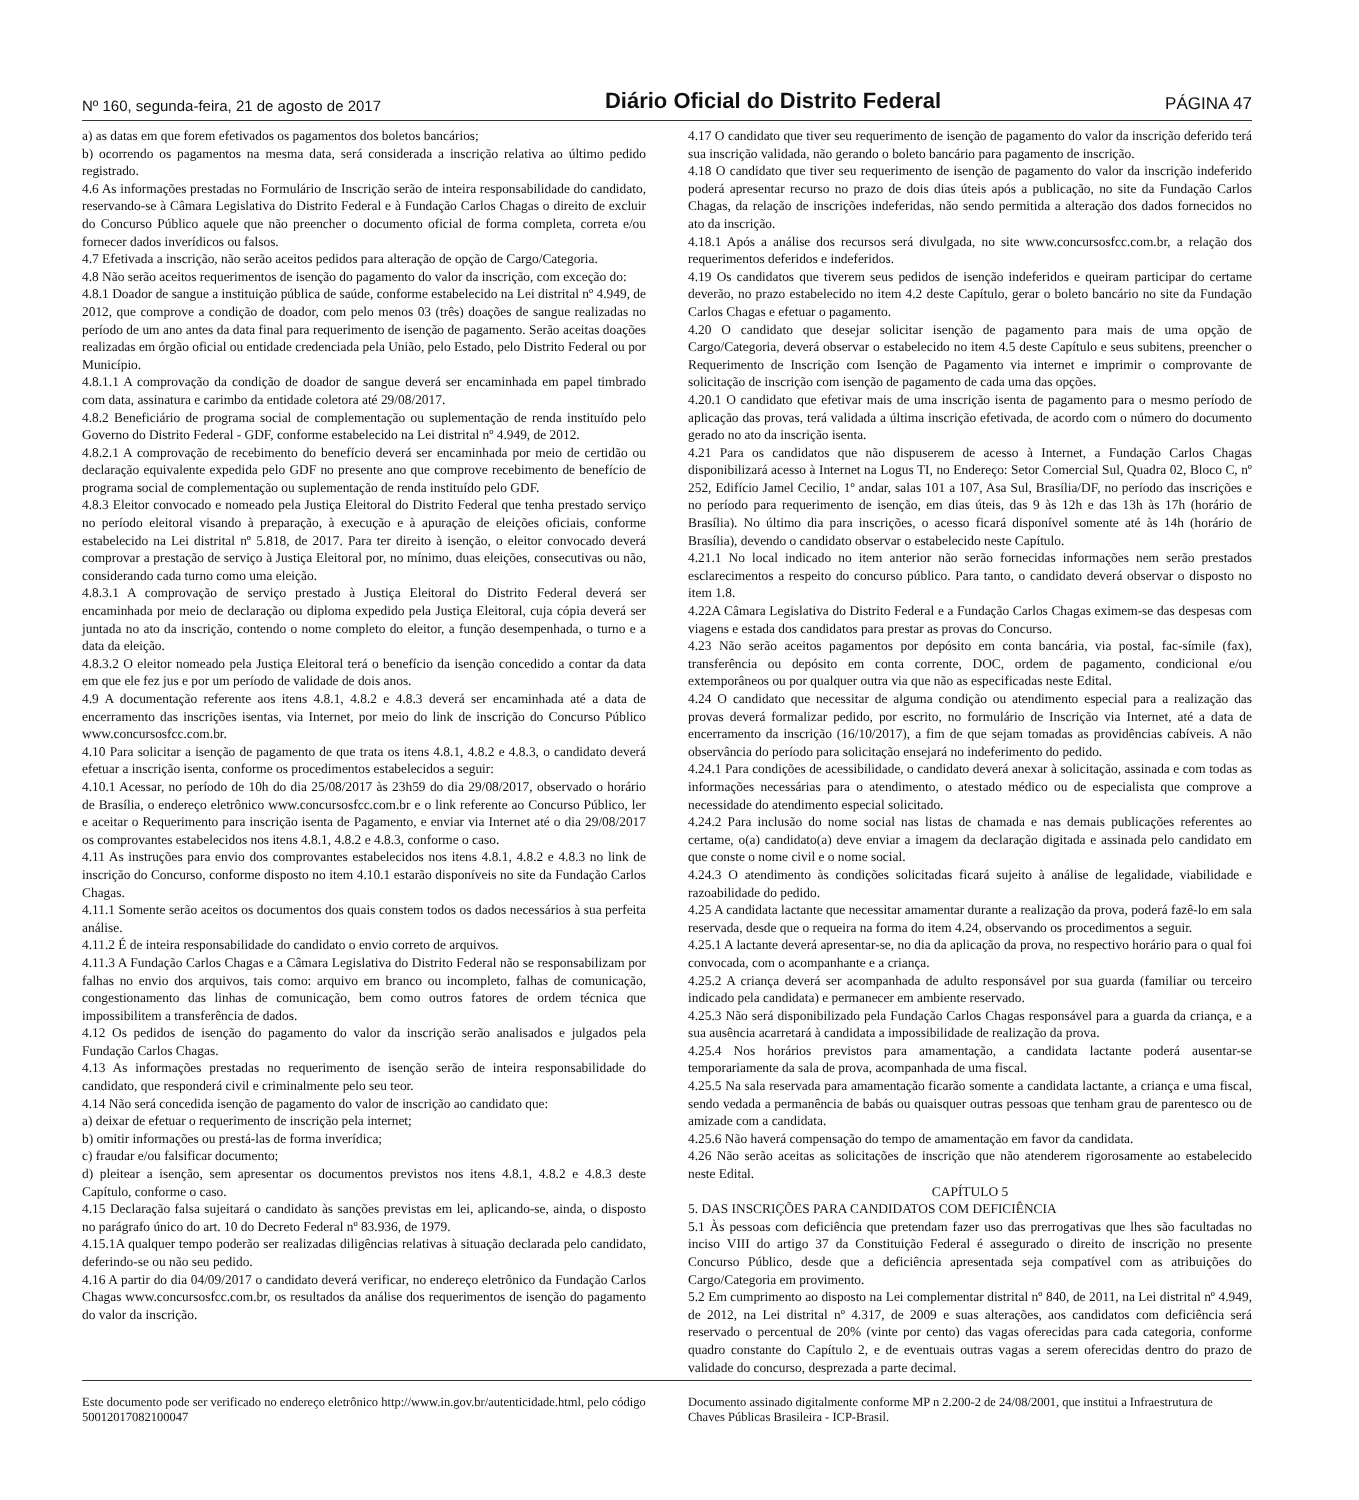Nº 160, segunda-feira, 21 de agosto de 2017 Diário Oficial do Distrito Federal PÁGINA 47
a) as datas em que forem efetivados os pagamentos dos boletos bancários;
b) ocorrendo os pagamentos na mesma data, será considerada a inscrição relativa ao último pedido registrado.
4.6 As informações prestadas no Formulário de Inscrição serão de inteira responsabilidade do candidato, reservando-se à Câmara Legislativa do Distrito Federal e à Fundação Carlos Chagas o direito de excluir do Concurso Público aquele que não preencher o documento oficial de forma completa, correta e/ou fornecer dados inverídicos ou falsos.
4.7 Efetivada a inscrição, não serão aceitos pedidos para alteração de opção de Cargo/Categoria.
4.8 Não serão aceitos requerimentos de isenção do pagamento do valor da inscrição, com exceção do:
4.8.1 Doador de sangue a instituição pública de saúde, conforme estabelecido na Lei distrital nº 4.949, de 2012, que comprove a condição de doador, com pelo menos 03 (três) doações de sangue realizadas no período de um ano antes da data final para requerimento de isenção de pagamento. Serão aceitas doações realizadas em órgão oficial ou entidade credenciada pela União, pelo Estado, pelo Distrito Federal ou por Município.
4.8.1.1 A comprovação da condição de doador de sangue deverá ser encaminhada em papel timbrado com data, assinatura e carimbo da entidade coletora até 29/08/2017.
4.8.2 Beneficiário de programa social de complementação ou suplementação de renda instituído pelo Governo do Distrito Federal - GDF, conforme estabelecido na Lei distrital nº 4.949, de 2012.
4.8.2.1 A comprovação de recebimento do benefício deverá ser encaminhada por meio de certidão ou declaração equivalente expedida pelo GDF no presente ano que comprove recebimento de benefício de programa social de complementação ou suplementação de renda instituído pelo GDF.
4.8.3 Eleitor convocado e nomeado pela Justiça Eleitoral do Distrito Federal que tenha prestado serviço no período eleitoral visando à preparação, à execução e à apuração de eleições oficiais, conforme estabelecido na Lei distrital nº 5.818, de 2017. Para ter direito à isenção, o eleitor convocado deverá comprovar a prestação de serviço à Justiça Eleitoral por, no mínimo, duas eleições, consecutivas ou não, considerando cada turno como uma eleição.
4.8.3.1 A comprovação de serviço prestado à Justiça Eleitoral do Distrito Federal deverá ser encaminhada por meio de declaração ou diploma expedido pela Justiça Eleitoral, cuja cópia deverá ser juntada no ato da inscrição, contendo o nome completo do eleitor, a função desempenhada, o turno e a data da eleição.
4.8.3.2 O eleitor nomeado pela Justiça Eleitoral terá o benefício da isenção concedido a contar da data em que ele fez jus e por um período de validade de dois anos.
4.9 A documentação referente aos itens 4.8.1, 4.8.2 e 4.8.3 deverá ser encaminhada até a data de encerramento das inscrições isentas, via Internet, por meio do link de inscrição do Concurso Público www.concursosfcc.com.br.
4.10 Para solicitar a isenção de pagamento de que trata os itens 4.8.1, 4.8.2 e 4.8.3, o candidato deverá efetuar a inscrição isenta, conforme os procedimentos estabelecidos a seguir:
4.10.1 Acessar, no período de 10h do dia 25/08/2017 às 23h59 do dia 29/08/2017, observado o horário de Brasília, o endereço eletrônico www.concursosfcc.com.br e o link referente ao Concurso Público, ler e aceitar o Requerimento para inscrição isenta de Pagamento, e enviar via Internet até o dia 29/08/2017 os comprovantes estabelecidos nos itens 4.8.1, 4.8.2 e 4.8.3, conforme o caso.
4.11 As instruções para envio dos comprovantes estabelecidos nos itens 4.8.1, 4.8.2 e 4.8.3 no link de inscrição do Concurso, conforme disposto no item 4.10.1 estarão disponíveis no site da Fundação Carlos Chagas.
4.11.1 Somente serão aceitos os documentos dos quais constem todos os dados necessários à sua perfeita análise.
4.11.2 É de inteira responsabilidade do candidato o envio correto de arquivos.
4.11.3 A Fundação Carlos Chagas e a Câmara Legislativa do Distrito Federal não se responsabilizam por falhas no envio dos arquivos, tais como: arquivo em branco ou incompleto, falhas de comunicação, congestionamento das linhas de comunicação, bem como outros fatores de ordem técnica que impossibilitem a transferência de dados.
4.12 Os pedidos de isenção do pagamento do valor da inscrição serão analisados e julgados pela Fundação Carlos Chagas.
4.13 As informações prestadas no requerimento de isenção serão de inteira responsabilidade do candidato, que responderá civil e criminalmente pelo seu teor.
4.14 Não será concedida isenção de pagamento do valor de inscrição ao candidato que:
a) deixar de efetuar o requerimento de inscrição pela internet;
b) omitir informações ou prestá-las de forma inverídica;
c) fraudar e/ou falsificar documento;
d) pleitear a isenção, sem apresentar os documentos previstos nos itens 4.8.1, 4.8.2 e 4.8.3 deste Capítulo, conforme o caso.
4.15 Declaração falsa sujeitará o candidato às sanções previstas em lei, aplicando-se, ainda, o disposto no parágrafo único do art. 10 do Decreto Federal nº 83.936, de 1979.
4.15.1A qualquer tempo poderão ser realizadas diligências relativas à situação declarada pelo candidato, deferindo-se ou não seu pedido.
4.16 A partir do dia 04/09/2017 o candidato deverá verificar, no endereço eletrônico da Fundação Carlos Chagas www.concursosfcc.com.br, os resultados da análise dos requerimentos de isenção do pagamento do valor da inscrição.
4.17 O candidato que tiver seu requerimento de isenção de pagamento do valor da inscrição deferido terá sua inscrição validada, não gerando o boleto bancário para pagamento de inscrição.
4.18 O candidato que tiver seu requerimento de isenção de pagamento do valor da inscrição indeferido poderá apresentar recurso no prazo de dois dias úteis após a publicação, no site da Fundação Carlos Chagas, da relação de inscrições indeferidas, não sendo permitida a alteração dos dados fornecidos no ato da inscrição.
4.18.1 Após a análise dos recursos será divulgada, no site www.concursosfcc.com.br, a relação dos requerimentos deferidos e indeferidos.
4.19 Os candidatos que tiverem seus pedidos de isenção indeferidos e queiram participar do certame deverão, no prazo estabelecido no item 4.2 deste Capítulo, gerar o boleto bancário no site da Fundação Carlos Chagas e efetuar o pagamento.
4.20 O candidato que desejar solicitar isenção de pagamento para mais de uma opção de Cargo/Categoria, deverá observar o estabelecido no item 4.5 deste Capítulo e seus subitens, preencher o Requerimento de Inscrição com Isenção de Pagamento via internet e imprimir o comprovante de solicitação de inscrição com isenção de pagamento de cada uma das opções.
4.20.1 O candidato que efetivar mais de uma inscrição isenta de pagamento para o mesmo período de aplicação das provas, terá validada a última inscrição efetivada, de acordo com o número do documento gerado no ato da inscrição isenta.
4.21 Para os candidatos que não dispuserem de acesso à Internet, a Fundação Carlos Chagas disponibilizará acesso à Internet na Logus TI, no Endereço: Setor Comercial Sul, Quadra 02, Bloco C, nº 252, Edifício Jamel Cecilio, 1º andar, salas 101 a 107, Asa Sul, Brasília/DF, no período das inscrições e no período para requerimento de isenção, em dias úteis, das 9 às 12h e das 13h às 17h (horário de Brasília). No último dia para inscrições, o acesso ficará disponível somente até às 14h (horário de Brasília), devendo o candidato observar o estabelecido neste Capítulo.
4.21.1 No local indicado no item anterior não serão fornecidas informações nem serão prestados esclarecimentos a respeito do concurso público. Para tanto, o candidato deverá observar o disposto no item 1.8.
4.22A Câmara Legislativa do Distrito Federal e a Fundação Carlos Chagas eximem-se das despesas com viagens e estada dos candidatos para prestar as provas do Concurso.
4.23 Não serão aceitos pagamentos por depósito em conta bancária, via postal, fac-símile (fax), transferência ou depósito em conta corrente, DOC, ordem de pagamento, condicional e/ou extemporâneos ou por qualquer outra via que não as especificadas neste Edital.
4.24 O candidato que necessitar de alguma condição ou atendimento especial para a realização das provas deverá formalizar pedido, por escrito, no formulário de Inscrição via Internet, até a data de encerramento da inscrição (16/10/2017), a fim de que sejam tomadas as providências cabíveis. A não observância do período para solicitação ensejará no indeferimento do pedido.
4.24.1 Para condições de acessibilidade, o candidato deverá anexar à solicitação, assinada e com todas as informações necessárias para o atendimento, o atestado médico ou de especialista que comprove a necessidade do atendimento especial solicitado.
4.24.2 Para inclusão do nome social nas listas de chamada e nas demais publicações referentes ao certame, o(a) candidato(a) deve enviar a imagem da declaração digitada e assinada pelo candidato em que conste o nome civil e o nome social.
4.24.3 O atendimento às condições solicitadas ficará sujeito à análise de legalidade, viabilidade e razoabilidade do pedido.
4.25 A candidata lactante que necessitar amamentar durante a realização da prova, poderá fazê-lo em sala reservada, desde que o requeira na forma do item 4.24, observando os procedimentos a seguir.
4.25.1 A lactante deverá apresentar-se, no dia da aplicação da prova, no respectivo horário para o qual foi convocada, com o acompanhante e a criança.
4.25.2 A criança deverá ser acompanhada de adulto responsável por sua guarda (familiar ou terceiro indicado pela candidata) e permanecer em ambiente reservado.
4.25.3 Não será disponibilizado pela Fundação Carlos Chagas responsável para a guarda da criança, e a sua ausência acarretará à candidata a impossibilidade de realização da prova.
4.25.4 Nos horários previstos para amamentação, a candidata lactante poderá ausentar-se temporariamente da sala de prova, acompanhada de uma fiscal.
4.25.5 Na sala reservada para amamentação ficarão somente a candidata lactante, a criança e uma fiscal, sendo vedada a permanência de babás ou quaisquer outras pessoas que tenham grau de parentesco ou de amizade com a candidata.
4.25.6 Não haverá compensação do tempo de amamentação em favor da candidata.
4.26 Não serão aceitas as solicitações de inscrição que não atenderem rigorosamente ao estabelecido neste Edital.
CAPÍTULO 5
5. DAS INSCRIÇÕES PARA CANDIDATOS COM DEFICIÊNCIA
5.1 Às pessoas com deficiência que pretendam fazer uso das prerrogativas que lhes são facultadas no inciso VIII do artigo 37 da Constituição Federal é assegurado o direito de inscrição no presente Concurso Público, desde que a deficiência apresentada seja compatível com as atribuições do Cargo/Categoria em provimento.
5.2 Em cumprimento ao disposto na Lei complementar distrital nº 840, de 2011, na Lei distrital nº 4.949, de 2012, na Lei distrital nº 4.317, de 2009 e suas alterações, aos candidatos com deficiência será reservado o percentual de 20% (vinte por cento) das vagas oferecidas para cada categoria, conforme quadro constante do Capítulo 2, e de eventuais outras vagas a serem oferecidas dentro do prazo de validade do concurso, desprezada a parte decimal.
Este documento pode ser verificado no endereço eletrônico http://www.in.gov.br/autenticidade.html, pelo código 50012017082100047
Documento assinado digitalmente conforme MP n 2.200-2 de 24/08/2001, que institui a Infraestrutura de Chaves Públicas Brasileira - ICP-Brasil.